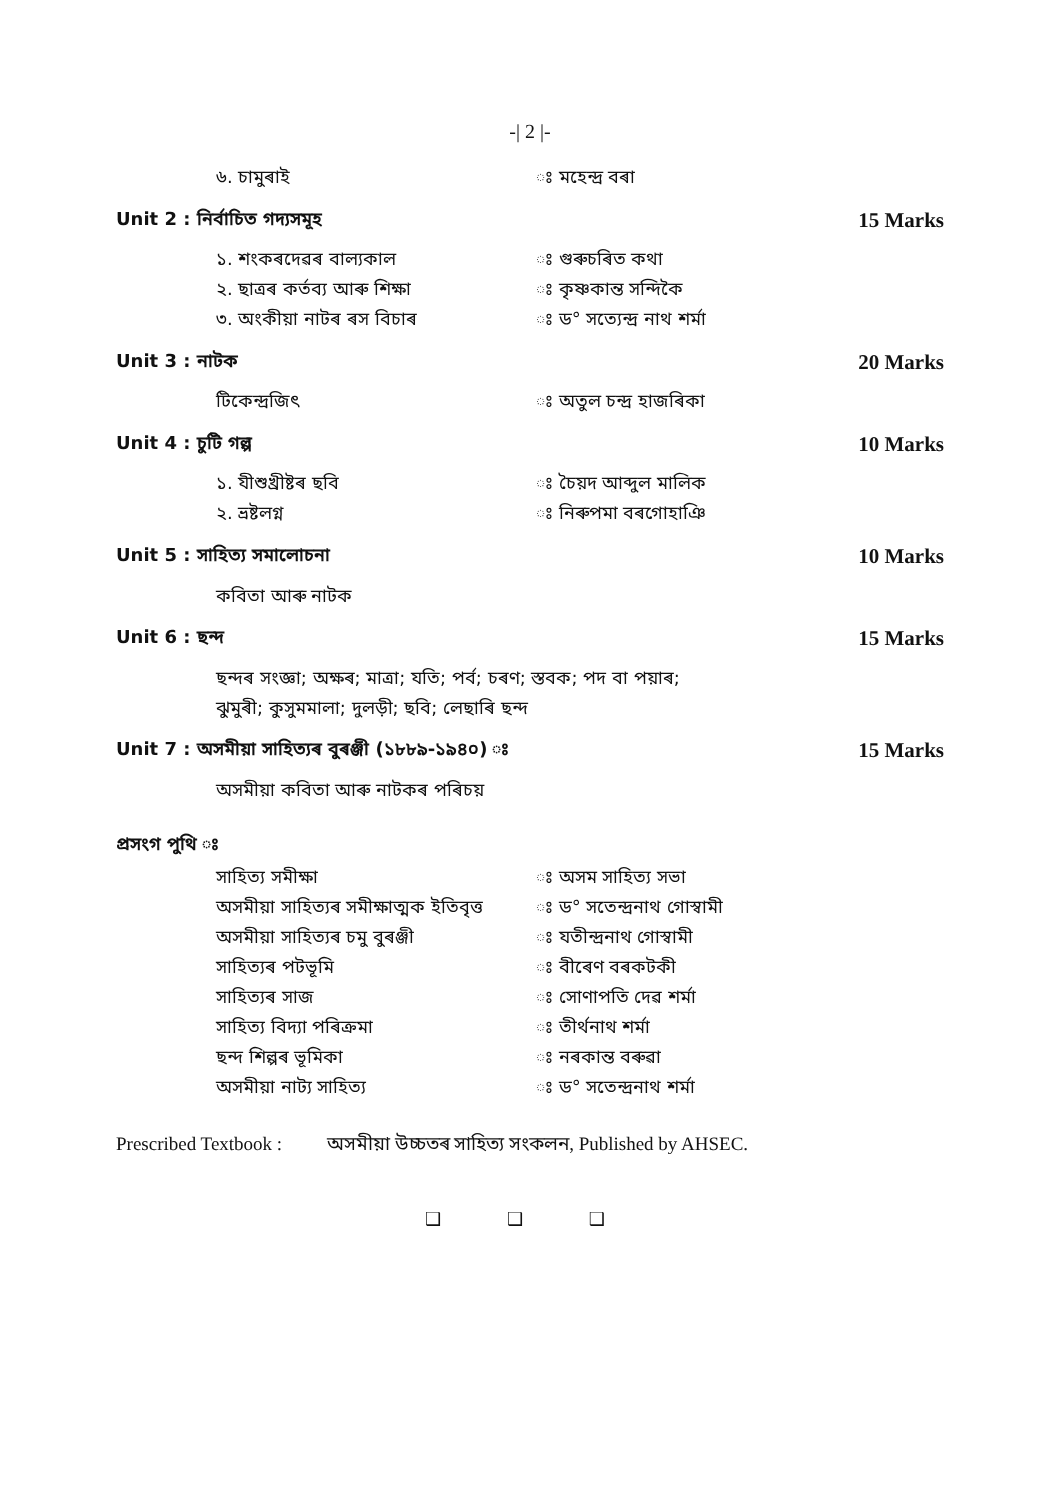-| 2 |-
৬. চামুৰাই ঃ মহেন্দ্ৰ বৰা
Unit 2 : নিৰ্বাচিত গদ্যসমূহ 15 Marks
১. শংকৰদেৱৰ বাল্যকাল ঃ গুৰুচৰিত কথা
২. ছাত্ৰৰ কৰ্তব্য আৰু শিক্ষা ঃ কৃষ্ণকান্ত সন্দিকৈ
৩. অংকীয়া নাটৰ ৰস বিচাৰ ঃ ড° সত্যেন্দ্ৰ নাথ শৰ্মা
Unit 3 : নাটক 20 Marks
টিকেন্দ্ৰজিৎ ঃ অতুল চন্দ্ৰ হাজৰিকা
Unit 4 : চুটি গল্প 10 Marks
১. যীশুখ্ৰীষ্টৰ ছবি ঃ চৈয়দ আব্দুল মালিক
২. ভ্ৰষ্টলগ্ন ঃ নিৰুপমা বৰগোহাঞি
Unit 5 : সাহিত্য সমালোচনা 10 Marks
কবিতা আৰু নাটক
Unit 6 : ছন্দ 15 Marks
ছন্দৰ সংজ্ঞা; অক্ষৰ; মাত্ৰা; যতি; পৰ্ব; চৰণ; স্তবক; পদ বা পয়াৰ;
ঝুমুৰী; কুসুমমালা; দুলড়ী; ছবি; লেছাৰি ছন্দ
Unit 7 : অসমীয়া সাহিত্যৰ বুৰঞ্জী (১৮৮৯-১৯৪০) ঃ 15 Marks
অসমীয়া কবিতা আৰু নাটকৰ পৰিচয়
প্ৰসংগ পুথি ঃ
সাহিত্য সমীক্ষা ঃ অসম সাহিত্য সভা
অসমীয়া সাহিত্যৰ সমীক্ষাত্মক ইতিবৃত্ত
ঃ ড° সতেন্দ্ৰনাথ গোস্বামী
অসমীয়া সাহিত্যৰ চমু বুৰঞ্জী ঃ যতীন্দ্ৰনাথ গোস্বামী
সাহিত্যৰ পটভূমি ঃ বীৰেণ বৰকটকী
সাহিত্যৰ সাজ ঃ সোণাপতি দেৱ শৰ্মা
সাহিত্য বিদ্যা পৰিক্ৰমা ঃ তীৰ্থনাথ শৰ্মা
ছন্দ শিল্পৰ ভূমিকা ঃ নৰকান্ত বৰুৱা
অসমীয়া নাট্য সাহিত্য ঃ ড° সতেন্দ্ৰনাথ শৰ্মা
Prescribed Textbook : অসমীয়া উচ্চতৰ সাহিত্য সংকলন, Published by AHSEC.
❑ ❑ ❑